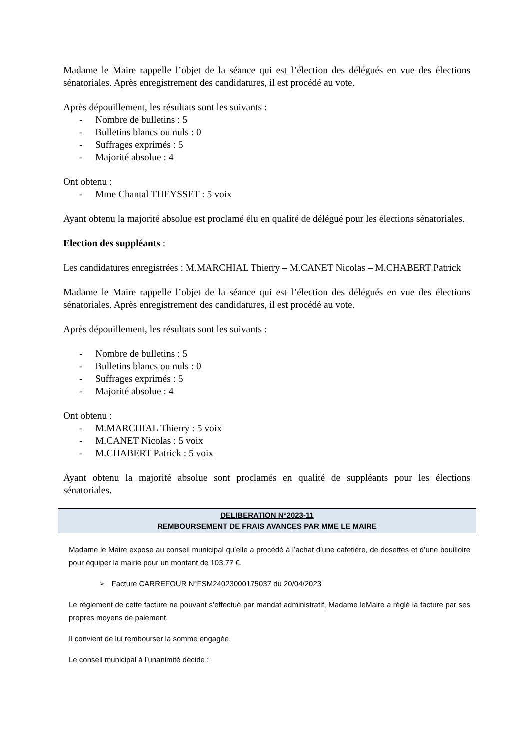Madame le Maire rappelle l’objet de la séance qui est l’élection des délégués en vue des élections sénatoriales. Après enregistrement des candidatures, il est procédé au vote.
Après dépouillement, les résultats sont les suivants :
- Nombre de bulletins : 5
- Bulletins blancs ou nuls : 0
- Suffrages exprimés : 5
- Majorité absolue : 4
Ont obtenu :
- Mme Chantal THEYSSET : 5 voix
Ayant obtenu la majorité absolue est proclamé élu en qualité de délégué pour les élections sénatoriales.
Election des suppléants :
Les candidatures enregistrées : M.MARCHIAL Thierry – M.CANET Nicolas – M.CHABERT Patrick
Madame le Maire rappelle l’objet de la séance qui est l’élection des délégués en vue des élections sénatoriales. Après enregistrement des candidatures, il est procédé au vote.
Après dépouillement, les résultats sont les suivants :
- Nombre de bulletins : 5
- Bulletins blancs ou nuls : 0
- Suffrages exprimés : 5
- Majorité absolue : 4
Ont obtenu :
- M.MARCHIAL Thierry : 5 voix
- M.CANET Nicolas : 5 voix
- M.CHABERT Patrick : 5 voix
Ayant obtenu la majorité absolue sont proclamés en qualité de suppléants pour les élections sénatoriales.
DELIBERATION N°2023-11
REMBOURSEMENT DE FRAIS AVANCES PAR MME LE MAIRE
Madame le Maire expose au conseil municipal qu’elle a procédé à l’achat d’une cafetière, de dosettes et d’une bouilloire pour équiper la mairie pour un montant de 103.77 €.
➢ Facture CARREFOUR N°FSM24023000175037 du 20/04/2023
Le règlement de cette facture ne pouvant s’effectué par mandat administratif, Madame leMaire a réglé la facture par ses propres moyens de paiement.
Il convient de lui rembourser la somme engagée.
Le conseil municipal à l’unanimité décide :